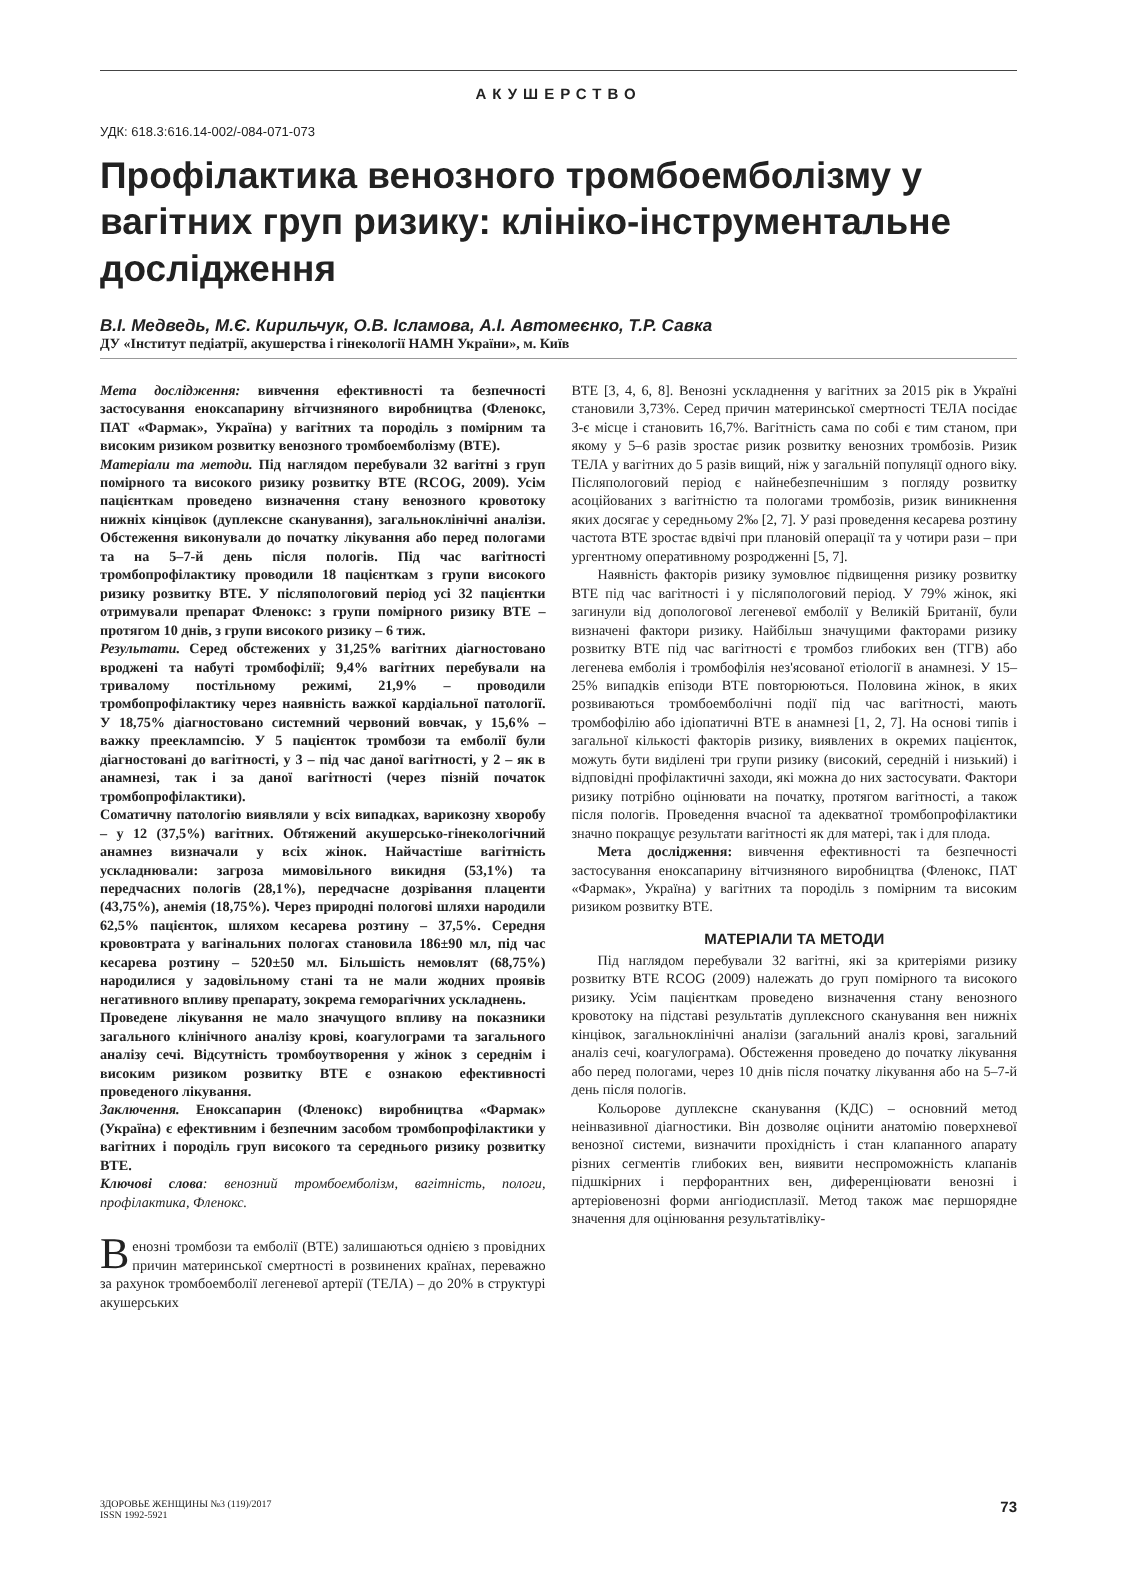АКУШЕРСТВО
УДК: 618.3:616.14-002/-084-071-073
Профілактика венозного тромбоемболізму у вагітних груп ризику: клініко-інструментальне дослідження
В.І. Медведь, М.Є. Кирильчук, О.В. Ісламова, А.І. Автомеєнко, Т.Р. Савка
ДУ «Інститут педіатрії, акушерства і гінекології НАМН України», м. Київ
Мета дослідження: вивчення ефективності та безпечності застосування еноксапарину вітчизняного виробництва (Фленокс, ПАТ «Фармак», Україна) у вагітних та породіль з помірним та високим ризиком розвитку венозного тромбоемболізму (ВТЕ).
Матеріали та методи. Під наглядом перебували 32 вагітні з груп помірного та високого ризику розвитку ВТЕ (RCOG, 2009). Усім пацієнткам проведено визначення стану венозного кровотоку нижніх кінцівок (дуплексне сканування), загальноклінічні аналізи. Обстеження виконували до початку лікування або перед пологами та на 5–7-й день після пологів. Під час вагітності тромбопрофілактику проводили 18 пацієнткам з групи високого ризику розвитку ВТЕ. У післяпологовий період усі 32 пацієнтки отримували препарат Фленокс: з групи помірного ризику ВТЕ – протягом 10 днів, з групи високого ризику – 6 тиж.
Результати. Серед обстежених у 31,25% вагітних діагностовано вроджені та набуті тромбофілії; 9,4% вагітних перебували на тривалому постільному режимі, 21,9% – проводили тромбопрофілактику через наявність важкої кардіальної патології. У 18,75% діагностовано системний червоний вовчак, у 15,6% – важку прееклампсію. У 5 пацієнток тромбози та емболії були діагностовані до вагітності, у 3 – під час даної вагітності, у 2 – як в анамнезі, так і за даної вагітності (через пізній початок тромбопрофілактики).
Соматичну патологію виявляли у всіх випадках, варикозну хворобу – у 12 (37,5%) вагітних. Обтяжений акушерсько-гінекологічний анамнез визначали у всіх жінок. Найчастіше вагітність ускладнювали: загроза мимовільного викидня (53,1%) та передчасних пологів (28,1%), передчасне дозрівання плаценти (43,75%), анемія (18,75%). Через природні пологові шляхи народили 62,5% пацієнток, шляхом кесарева розтину – 37,5%. Середня крововтрата у вагінальних пологах становила 186±90 мл, під час кесарева розтину – 520±50 мл. Більшість немовлят (68,75%) народилися у задовільному стані та не мали жодних проявів негативного впливу препарату, зокрема геморагічних ускладнень.
Проведене лікування не мало значущого впливу на показники загального клінічного аналізу крові, коагулограми та загального аналізу сечі. Відсутність тромбоутворення у жінок з середнім і високим ризиком розвитку ВТЕ є ознакою ефективності проведеного лікування.
Заключення. Еноксапарин (Фленокс) виробництва «Фармак» (Україна) є ефективним і безпечним засобом тромбопрофілактики у вагітних і породіль груп високого та середнього ризику розвитку ВТЕ.
Ключові слова: венозний тромбоемболізм, вагітність, пологи, профілактика, Фленокс.
Венозні тромбози та емболії (ВТЕ) залишаються однією з провідних причин материнської смертності в розвинених країнах, переважно за рахунок тромбоемболії легеневої артерії (ТЕЛА) – до 20% в структурі акушерських
ВТЕ [3, 4, 6, 8]. Венозні ускладнення у вагітних за 2015 рік в Україні становили 3,73%. Серед причин материнської смертності ТЕЛА посідає 3-є місце і становить 16,7%. Вагітність сама по собі є тим станом, при якому у 5–6 разів зростає ризик розвитку венозних тромбозів. Ризик ТЕЛА у вагітних до 5 разів вищий, ніж у загальній популяції одного віку. Післяпологовий період є найнебезпечнішим з погляду розвитку асоційованих з вагітністю та пологами тромбозів, ризик виникнення яких досягає у середньому 2‰ [2, 7]. У разі проведення кесарева розтину частота ВТЕ зростає вдвічі при плановій операції та у чотири рази – при ургентному оперативному розродженні [5, 7].
Наявність факторів ризику зумовлює підвищення ризику розвитку ВТЕ під час вагітності і у післяпологовий період. У 79% жінок, які загинули від допологової легеневої емболії у Великій Британії, були визначені фактори ризику. Найбільш значущими факторами ризику розвитку ВТЕ під час вагітності є тромбоз глибоких вен (ТГВ) або легенева емболія і тромбофілія нез'ясованої етіології в анамнезі. У 15–25% випадків епізоди ВТЕ повторюються. Половина жінок, в яких розвиваються тромбоемболічні події під час вагітності, мають тромбофілію або ідіопатичні ВТЕ в анамнезі [1, 2, 7]. На основі типів і загальної кількості факторів ризику, виявлених в окремих пацієнток, можуть бути виділені три групи ризику (високий, середній і низький) і відповідні профілактичні заходи, які можна до них застосувати. Фактори ризику потрібно оцінювати на початку, протягом вагітності, а також після пологів. Проведення вчасної та адекватної тромбопрофілактики значно покращує результати вагітності як для матері, так і для плода.
Мета дослідження: вивчення ефективності та безпечності застосування еноксапарину вітчизняного виробництва (Фленокс, ПАТ «Фармак», Україна) у вагітних та породіль з помірним та високим ризиком розвитку ВТЕ.
МАТЕРІАЛИ ТА МЕТОДИ
Під наглядом перебували 32 вагітні, які за критеріями ризику розвитку ВТЕ RCOG (2009) належать до груп помірного та високого ризику. Усім пацієнткам проведено визначення стану венозного кровотоку на підставі результатів дуплексного сканування вен нижніх кінцівок, загальноклінічні аналізи (загальний аналіз крові, загальний аналіз сечі, коагулограма). Обстеження проведено до початку лікування або перед пологами, через 10 днів після початку лікування або на 5–7-й день після пологів.
Кольорове дуплексне сканування (КДС) – основний метод неінвазивної діагностики. Він дозволяє оцінити анатомію поверхневої венозної системи, визначити прохідність і стан клапанного апарату різних сегментів глибоких вен, виявити неспроможність клапанів підшкірних і перфорантних вен, диференціювати венозні і артеріовенозні форми ангіодисплазії. Метод також має першорядне значення для оцінювання результатівліку-
ЗДОРОВЬЕ ЖЕНЩИНЫ №3 (119)/2017
ISSN 1992-5921
73